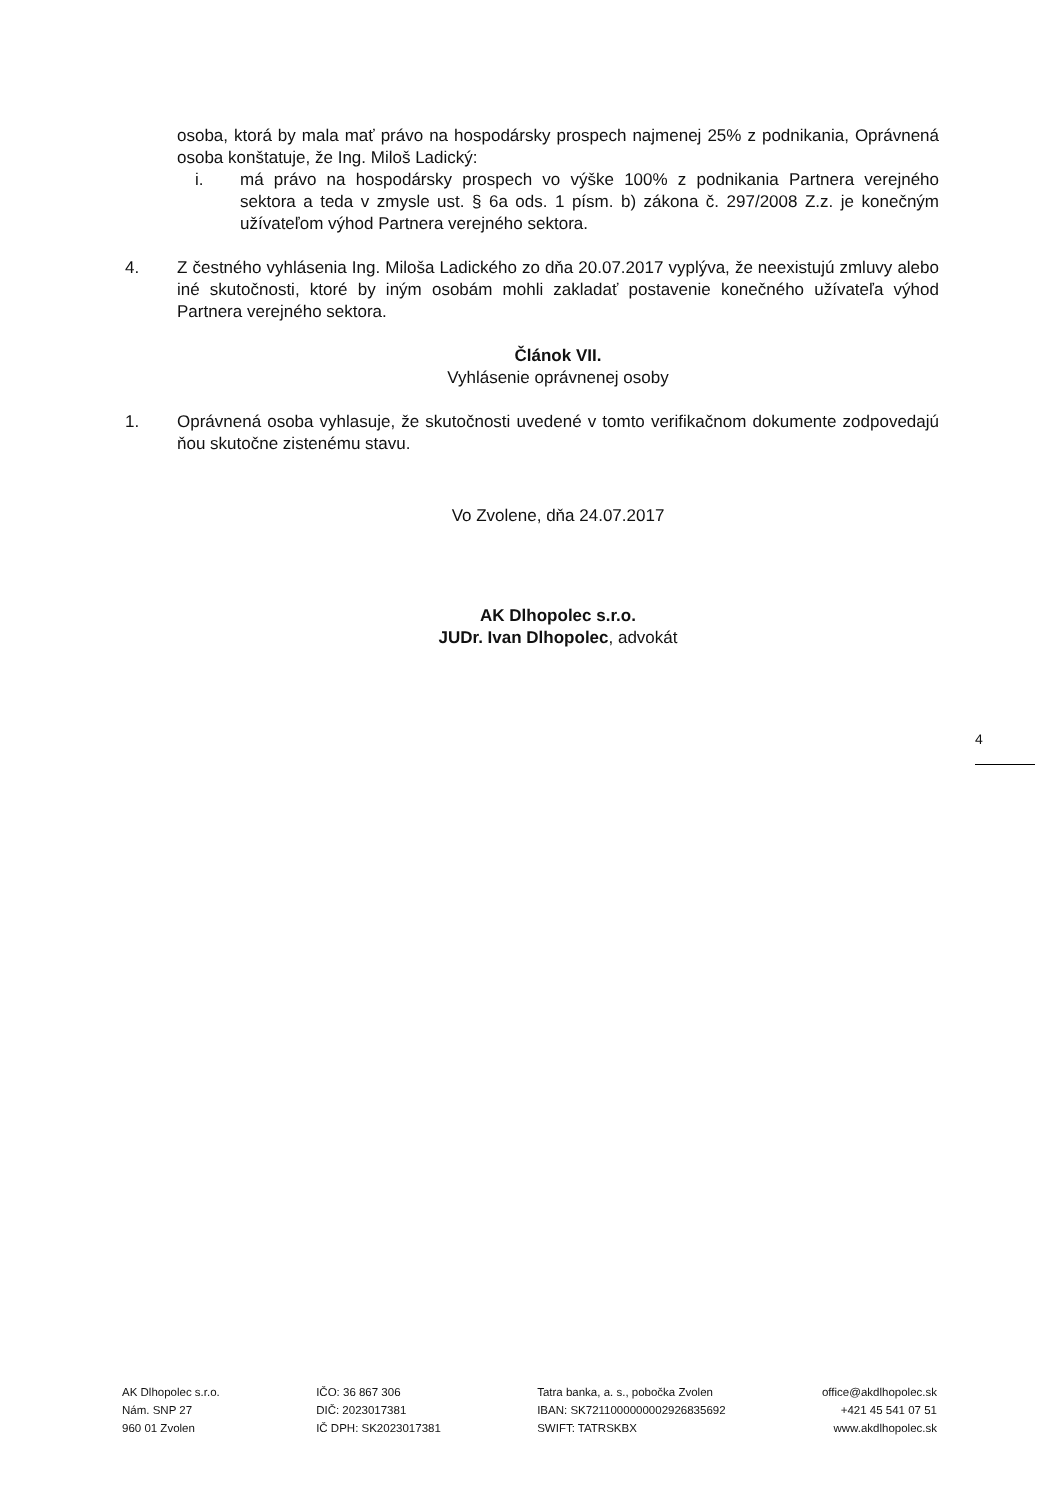osoba, ktorá by mala mať právo na hospodársky prospech najmenej 25% z podnikania, Oprávnená osoba konštatuje, že Ing. Miloš Ladický:
i. má právo na hospodársky prospech vo výške 100% z podnikania Partnera verejného sektora a teda v zmysle ust. § 6a ods. 1 písm. b) zákona č. 297/2008 Z.z. je konečným užívateľom výhod Partnera verejného sektora.
4. Z čestného vyhlásenia Ing. Miloša Ladického zo dňa 20.07.2017 vyplýva, že neexistujú zmluvy alebo iné skutočnosti, ktoré by iným osobám mohli zakladať postavenie konečného užívateľa výhod Partnera verejného sektora.
Článok VII.
Vyhlásenie oprávnenej osoby
1. Oprávnená osoba vyhlasuje, že skutočnosti uvedené v tomto verifikačnom dokumente zodpovedajú ňou skutočne zistenému stavu.
Vo Zvolene, dňa 24.07.2017
AK Dlhopolec s.r.o.
JUDr. Ivan Dlhopolec, advokát
4
AK Dlhopolec s.r.o.
Nám. SNP 27
960 01 Zvolen
IČO: 36 867 306
DIČ: 2023017381
IČ DPH: SK2023017381
Tatra banka, a. s., pobočka Zvolen
IBAN: SK7211000000002926835692
SWIFT: TATRSKBX
office@akdlhopolec.sk
+421 45 541 07 51
www.akdlhopolec.sk